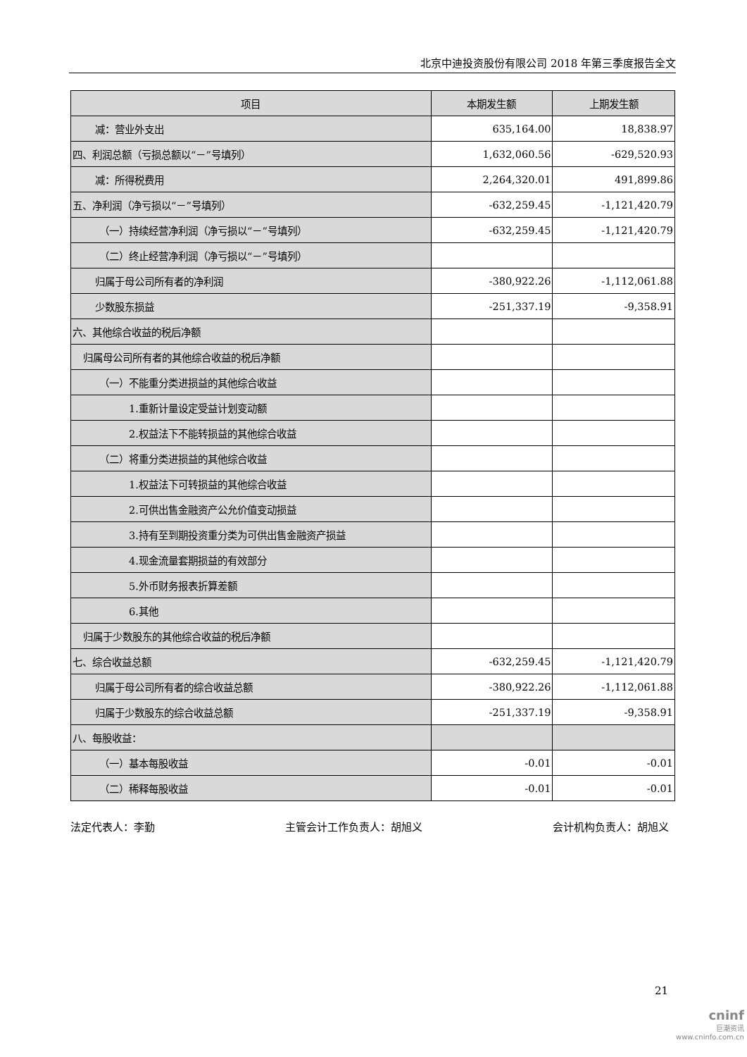北京中迪投资股份有限公司 2018 年第三季度报告全文
| 项目 | 本期发生额 | 上期发生额 |
| --- | --- | --- |
| 减：营业外支出 | 635,164.00 | 18,838.97 |
| 四、利润总额（亏损总额以“－”号填列） | 1,632,060.56 | -629,520.93 |
| 减：所得税费用 | 2,264,320.01 | 491,899.86 |
| 五、净利润（净亏损以“－”号填列） | -632,259.45 | -1,121,420.79 |
| （一）持续经营净利润（净亏损以“－”号填列） | -632,259.45 | -1,121,420.79 |
| （二）终止经营净利润（净亏损以“－”号填列） | | |
| 归属于母公司所有者的净利润 | -380,922.26 | -1,112,061.88 |
| 少数股东损益 | -251,337.19 | -9,358.91 |
| 六、其他综合收益的税后净额 | | |
| 归属母公司所有者的其他综合收益的税后净额 | | |
| （一）不能重分类进损益的其他综合收益 | | |
| 1.重新计量设定受益计划变动额 | | |
| 2.权益法下不能转损益的其他综合收益 | | |
| （二）将重分类进损益的其他综合收益 | | |
| 1.权益法下可转损益的其他综合收益 | | |
| 2.可供出售金融资产公允价值变动损益 | | |
| 3.持有至到期投资重分类为可供出售金融资产损益 | | |
| 4.现金流量套期损益的有效部分 | | |
| 5.外币财务报表折算差额 | | |
| 6.其他 | | |
| 归属于少数股东的其他综合收益的税后净额 | | |
| 七、综合收益总额 | -632,259.45 | -1,121,420.79 |
| 归属于母公司所有者的综合收益总额 | -380,922.26 | -1,112,061.88 |
| 归属于少数股东的综合收益总额 | -251,337.19 | -9,358.91 |
| 八、每股收益： | | |
| （一）基本每股收益 | -0.01 | -0.01 |
| （二）稀释每股收益 | -0.01 | -0.01 |
法定代表人：李勤 主管会计工作负责人：胡旭义 会计机构负责人：胡旭义
21
cninf
巨潮资讯
www.cninfo.com.cn